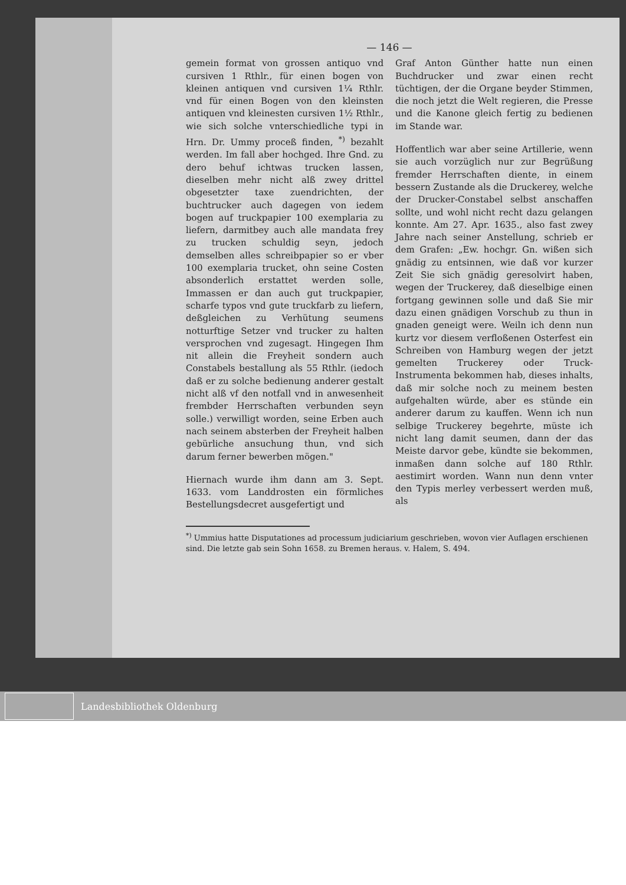— 146 —
gemein format von grossen antiquo vnd cursiven 1 Rthlr., für einen bogen von kleinen antiquen vnd cursiven 1¼ Rthlr. vnd für einen Bogen von den kleinsten antiquen vnd kleinesten cursiven 1½ Rthlr., wie sich solche vnterschiedliche typi in Hrn. Dr. Ummy proceß finden, <sup>*)</sup> bezahlt werden. Im fall aber hochged. Ihre Gnd. zu dero behuf ichtwas trucken lassen, dieselben mehr nicht alß zwey drittel obgesetzter taxe zuendrichten, der buchtrucker auch dagegen von iedem bogen auf truckpapier 100 exemplaria zu liefern, darmitbey auch alle mandata frey zu trucken schuldig seyn, jedoch demselben alles schreibpapier so er vber 100 exemplaria trucket, ohn seine Costen absonderlich erstattet werden solle, Immassen er dan auch gut truckpapier, scharfe typos vnd gute truckfarb zu liefern, deßgleichen zu Verhütung seumens notturftige Setzer vnd trucker zu halten versprochen vnd zugesagt. Hingegen Ihm nit allein die Freyheit sondern auch Constabels bestallung als 55 Rthlr. (iedoch daß er zu solche bedienung anderer gestalt nicht alß vf den notfall vnd in anwesenheit frembder Herrschaften verbunden seyn solle.) verwilligt worden, seine Erben auch nach seinem absterben der Freyheit halben gebürliche ansuchung thun, vnd sich darum ferner bewerben mögen."
Hiernach wurde ihm dann am 3. Sept. 1633. vom Landdrosten ein förmliches Bestellungsdecret ausgefertigt und
Graf Anton Günther hatte nun einen Buchdrucker und zwar einen recht tüchtigen, der die Organe beyder Stimmen, die noch jetzt die Welt regieren, die Presse und die Kanone gleich fertig zu bedienen im Stande war.
Hoffentlich war aber seine Artillerie, wenn sie auch vorzüglich nur zur Begrüßung fremder Herrschaften diente, in einem bessern Zustande als die Druckerey, welche der Drucker-Constabel selbst anschaffen sollte, und wohl nicht recht dazu gelangen konnte. Am 27. Apr. 1635., also fast zwey Jahre nach seiner Anstellung, schrieb er dem Grafen: „Ew. hochgr. Gn. wißen sich gnädig zu entsinnen, wie daß vor kurzer Zeit Sie sich gnädig geresolvirt haben, wegen der Truckerey, daß dieselbige einen fortgang gewinnen solle und daß Sie mir dazu einen gnädigen Vorschub zu thun in gnaden geneigt were. Weiln ich denn nun kurtz vor diesem verfloßenen Osterfest ein Schreiben von Hamburg wegen der jetzt gemelten Truckerey oder Truck-Instrumenta bekommen hab, dieses inhalts, daß mir solche noch zu meinem besten aufgehalten würde, aber es stünde ein anderer darum zu kauffen. Wenn ich nun selbige Truckerey begehrte, müste ich nicht lang damit seumen, dann der das Meiste darvor gebe, kündte sie bekommen, inmaßen dann solche auf 180 Rthlr. aestimirt worden. Wann nun denn vnter den Typis merley verbessert werden muß, als
<sup>*)</sup> Ummius hatte Disputationes ad processum judiciarium geschrieben, wovon vier Auflagen erschienen sind. Die letzte gab sein Sohn 1658. zu Bremen heraus. v. Halem, S. 494.
Landesbibliothek Oldenburg